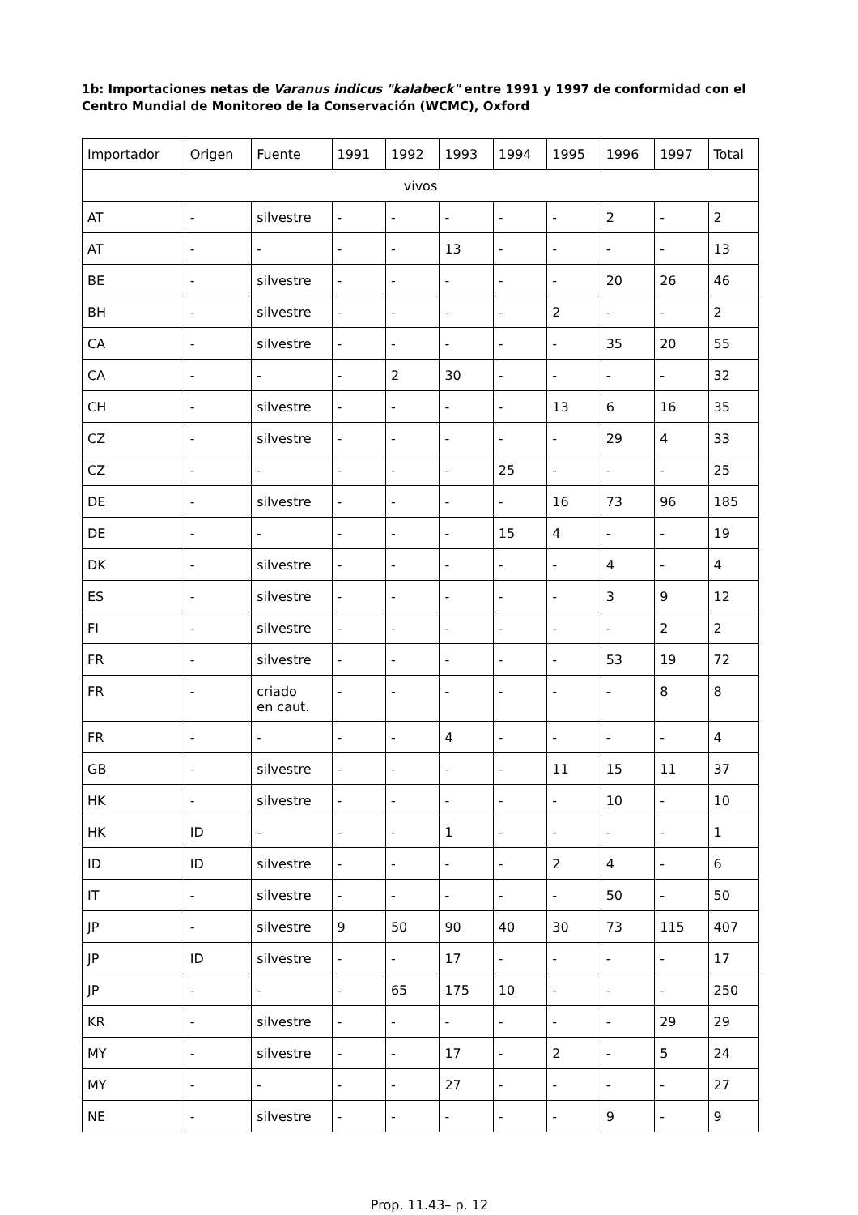1b: Importaciones netas de Varanus indicus "kalabeck" entre 1991 y 1997 de conformidad con el Centro Mundial de Monitoreo de la Conservación (WCMC), Oxford
| Importador | Origen | Fuente | 1991 | 1992 | 1993 | 1994 | 1995 | 1996 | 1997 | Total |
| --- | --- | --- | --- | --- | --- | --- | --- | --- | --- | --- |
| vivos | | | | | | | | | | |
| AT | - | silvestre | - | - | - | - | - | 2 | - | 2 |
| AT | - | - | - | - | 13 | - | - | - | - | 13 |
| BE | - | silvestre | - | - | - | - | - | 20 | 26 | 46 |
| BH | - | silvestre | - | - | - | - | 2 | - | - | 2 |
| CA | - | silvestre | - | - | - | - | - | 35 | 20 | 55 |
| CA | - | - | - | 2 | 30 | - | - | - | - | 32 |
| CH | - | silvestre | - | - | - | - | 13 | 6 | 16 | 35 |
| CZ | - | silvestre | - | - | - | - | - | 29 | 4 | 33 |
| CZ | - | - | - | - | - | 25 | - | - | - | 25 |
| DE | - | silvestre | - | - | - | - | 16 | 73 | 96 | 185 |
| DE | - | - | - | - | - | 15 | 4 | - | - | 19 |
| DK | - | silvestre | - | - | - | - | - | 4 | - | 4 |
| ES | - | silvestre | - | - | - | - | - | 3 | 9 | 12 |
| FI | - | silvestre | - | - | - | - | - | - | 2 | 2 |
| FR | - | silvestre | - | - | - | - | - | 53 | 19 | 72 |
| FR | - | criado en caut. | - | - | - | - | - | - | 8 | 8 |
| FR | - | - | - | - | 4 | - | - | - | - | 4 |
| GB | - | silvestre | - | - | - | - | 11 | 15 | 11 | 37 |
| HK | - | silvestre | - | - | - | - | - | 10 | - | 10 |
| HK | ID | - | - | - | 1 | - | - | - | - | 1 |
| ID | ID | silvestre | - | - | - | - | 2 | 4 | - | 6 |
| IT | - | silvestre | - | - | - | - | - | 50 | - | 50 |
| JP | - | silvestre | 9 | 50 | 90 | 40 | 30 | 73 | 115 | 407 |
| JP | ID | silvestre | - | - | 17 | - | - | - | - | 17 |
| JP | - | - | - | 65 | 175 | 10 | - | - | - | 250 |
| KR | - | silvestre | - | - | - | - | - | - | 29 | 29 |
| MY | - | silvestre | - | - | 17 | - | 2 | - | 5 | 24 |
| MY | - | - | - | - | 27 | - | - | - | - | 27 |
| NE | - | silvestre | - | - | - | - | - | 9 | - | 9 |
Prop. 11.43– p. 12